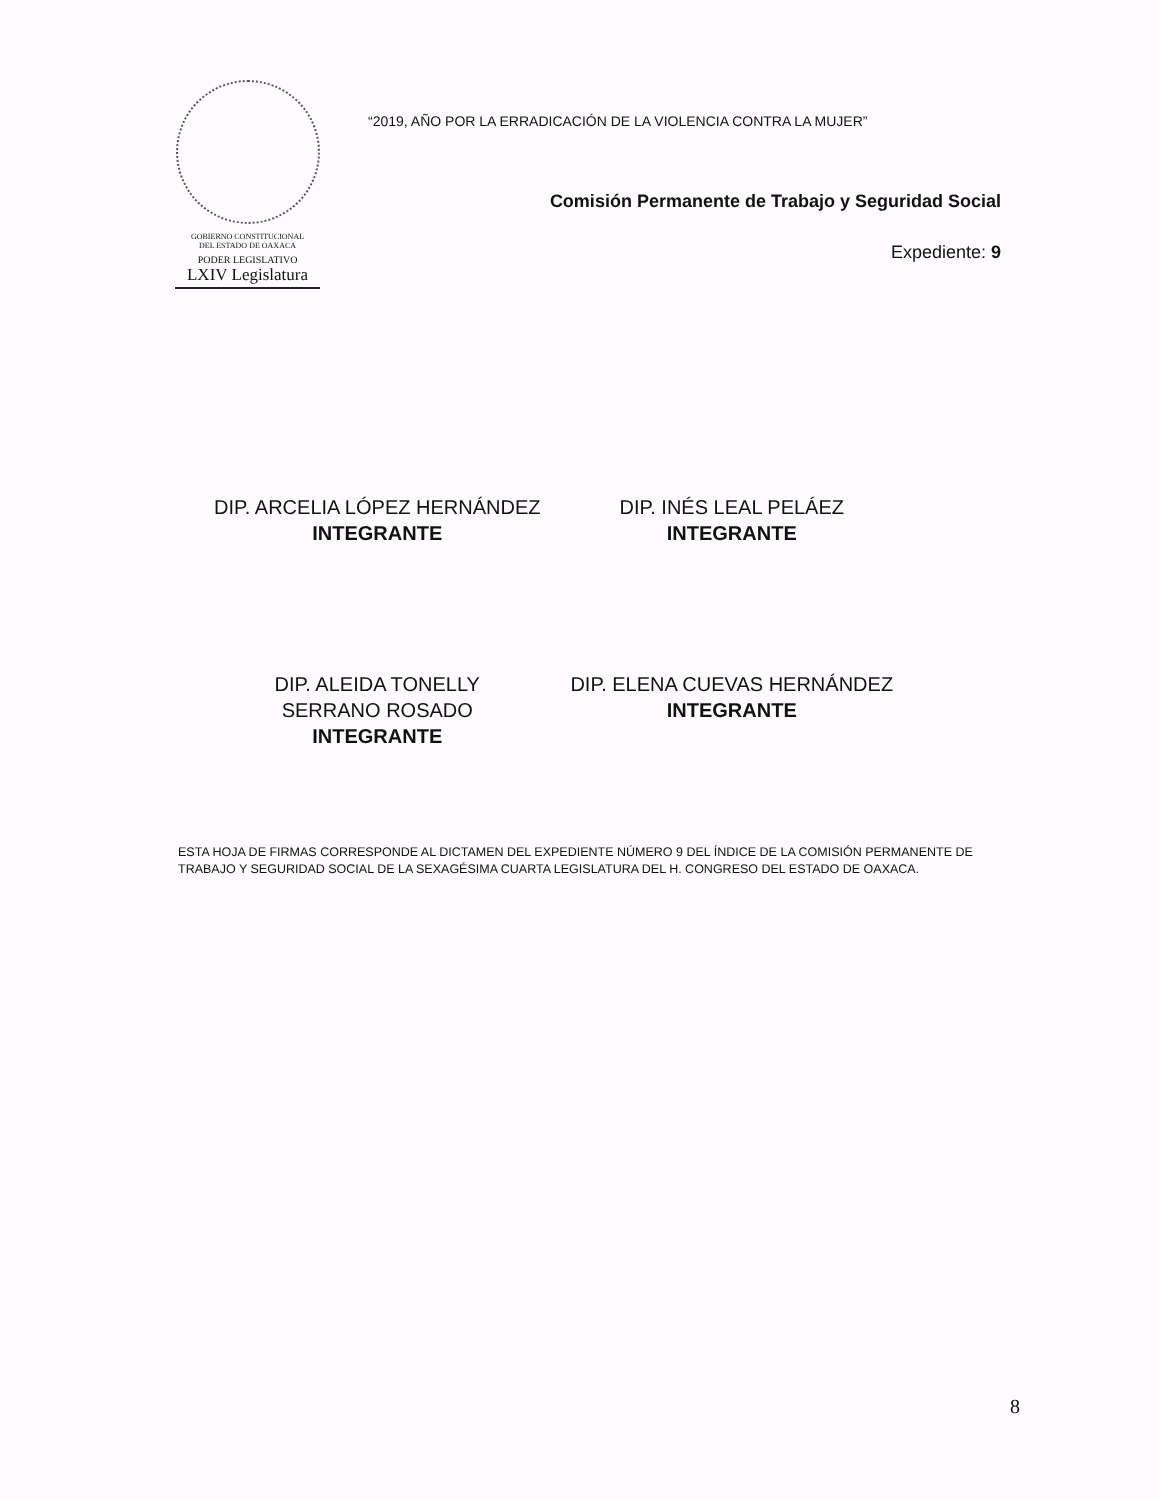GOBIERNO CONSTITUCIONAL
DEL ESTADO DE OAXACA
PODER LEGISLATIVO
LXIV Legislatura
“2019, AÑO POR LA ERRADICACIÓN DE LA VIOLENCIA CONTRA LA MUJER”
Comisión Permanente de Trabajo y Seguridad Social
Expediente: 9
DIP. ARCELIA LÓPEZ HERNÁNDEZ
INTEGRANTE
DIP. INÉS LEAL PELÁEZ
INTEGRANTE
DIP. ALEIDA TONELLY
SERRANO ROSADO
INTEGRANTE
DIP. ELENA CUEVAS HERNÁNDEZ
INTEGRANTE
ESTA HOJA DE FIRMAS CORRESPONDE AL DICTAMEN DEL EXPEDIENTE NÚMERO 9 DEL ÍNDICE DE LA COMISIÓN PERMANENTE DE TRABAJO Y SEGURIDAD SOCIAL DE LA SEXAGÉSIMA CUARTA LEGISLATURA DEL H. CONGRESO DEL ESTADO DE OAXACA.
8